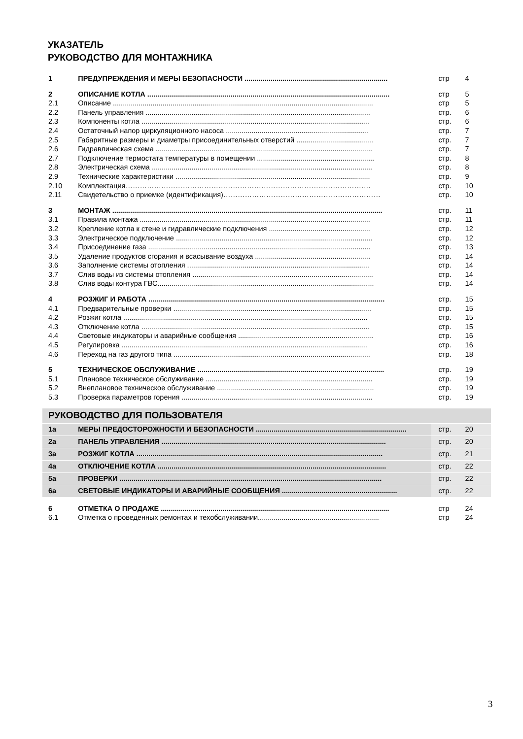УКАЗАТЕЛЬ
РУКОВОДСТВО ДЛЯ МОНТАЖНИКА
| 1 | ПРЕДУПРЕЖДЕНИЯ И МЕРЫ БЕЗОПАСНОСТИ ........................................................................ | стр | 4 |
| 2 | ОПИСАНИЕ КОТЛА .......................................................................................................................... | стр | 5 |
| 2.1 | Описание ................................................................................................................................... | стр | 5 |
| 2.2 | Панель управления ................................................................................................................. | стр. | 6 |
| 2.3 | Компоненты котла ................................................................................................................... | стр. | 6 |
| 2.4 | Остаточный напор циркуляционного насоса ........................................................................ | стр. | 7 |
| 2.5 | Габаритные размеры и диаметры присоединительных отверстий ....................................... | стр. | 7 |
| 2.6 | Гидравлическая схема ............................................................................................................. | стр. | 7 |
| 2.7 | Подключение термостата температуры в помещении ........................................................... | стр. | 8 |
| 2.8 | Электрическая схема ............................................................................................................... | стр. | 8 |
| 2.9 | Технические характеристики .................................................................................................. | стр. | 9 |
| 2.10 | Комплектация…………………………………………………………………………………………. | стр. | 10 |
| 2.11 | Свидетельство о приемке (идентификация)………………………………………………………… | стр. | 10 |
| 3 | МОНТАЖ ........................................................................................................................................ | стр. | 11 |
| 3.1 | Правила монтажа .................................................................................................................... | стр. | 11 |
| 3.2 | Крепление котла к стене и гидравлические подключения ................................................... | стр. | 12 |
| 3.3 | Электрическое подключение ................................................................................................... | стр. | 12 |
| 3.4 | Присоединение газа ................................................................................................................ | стр. | 13 |
| 3.5 | Удаление продуктов сгорания и всасывание воздуха .......................................................... | стр. | 14 |
| 3.6 | Заполнение системы отопления ............................................................................................ | стр. | 14 |
| 3.7 | Слив воды из системы отопления ........................................................................................... | стр. | 14 |
| 3.8 | Слив воды контура ГВС............................................................................................................. | стр. | 14 |
| 4 | РОЗЖИГ И РАБОТА ....................................................................................................................... | стр. | 15 |
| 4.1 | Предварительные проверки .................................................................................................... | стр. | 15 |
| 4.2 | Розжиг котла ........................................................................................................................... | стр. | 15 |
| 4.3 | Отключение котла ................................................................................................................... | стр. | 15 |
| 4.4 | Световые индикаторы и аварийные сообщения .................................................................... | стр. | 16 |
| 4.5 | Регулировка ............................................................................................................................ | стр. | 16 |
| 4.6 | Переход на газ другого типа ................................................................................................... | стр. | 18 |
| 5 | ТЕХНИЧЕСКОЕ ОБСЛУЖИВАНИЕ .............................................................................................. | стр. | 19 |
| 5.1 | Плановое техническое обслуживание .................................................................................... | стр. | 19 |
| 5.2 | Внеплановое техническое обслуживание ............................................................................... | стр. | 19 |
| 5.3 | Проверка параметров горения ................................................................................................ | стр. | 19 |
| РУКОВОДСТВО ДЛЯ ПОЛЬЗОВАТЕЛЯ | | | |
| 1a | МЕРЫ ПРЕДОСТОРОЖНОСТИ И БЕЗОПАСНОСТИ ............................................................................ | стр. | 20 |
| 2a | ПАНЕЛЬ УПРАВЛЕНИЯ ................................................................................................................. | стр. | 20 |
| 3a | РОЗЖИГ КОТЛА ............................................................................................................................ | стр. | 21 |
| 4a | ОТКЛЮЧЕНИЕ КОТЛА ................................................................................................................... | стр. | 22 |
| 5a | ПРОВЕРКИ .................................................................................................................................... | стр. | 22 |
| 6a | СВЕТОВЫЕ ИНДИКАТОРЫ И АВАРИЙНЫЕ СООБЩЕНИЯ .......................................................... | стр. | 22 |
| 6 | ОТМЕТКА О ПРОДАЖЕ ................................................................................................................... | стр | 24 |
| 6.1 | Отметка о проведенных ремонтах и техобслуживании............................................................. | стр | 24 |
3